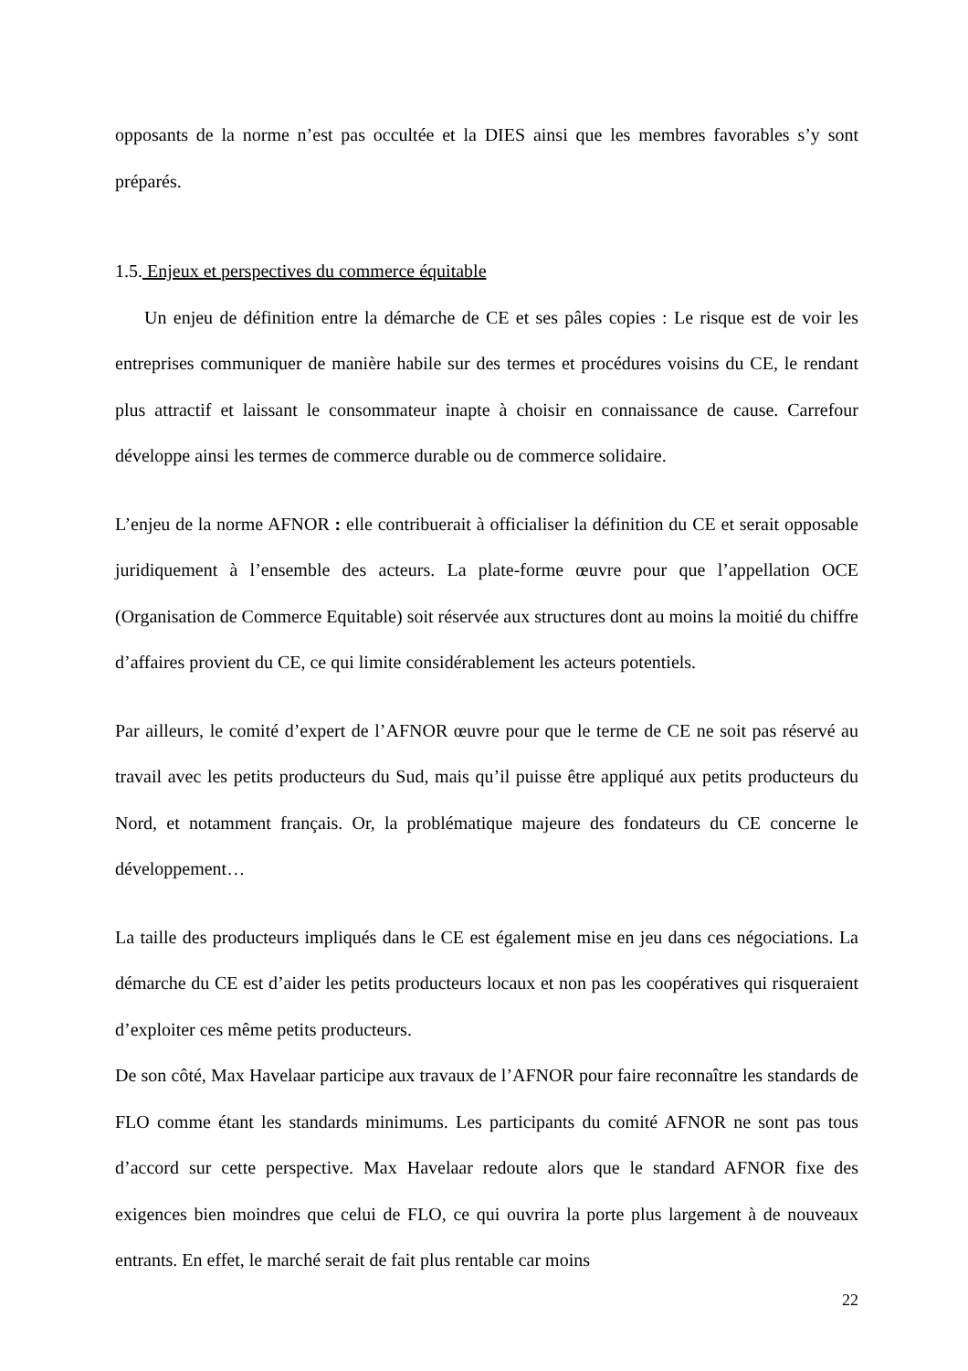opposants de la norme n’est pas occultée et la DIES ainsi que les membres favorables s’y sont préparés.
1.5. Enjeux et perspectives du commerce équitable
Un enjeu de définition entre la démarche de CE et ses pâles copies : Le risque est de voir les entreprises communiquer de manière habile sur des termes et procédures voisins du CE, le rendant plus attractif et laissant le consommateur inapte à choisir en connaissance de cause. Carrefour développe ainsi les termes de commerce durable ou de commerce solidaire.
L’enjeu de la norme AFNOR : elle contribuerait à officialiser la définition du CE et serait opposable juridiquement à l’ensemble des acteurs. La plate-forme œuvre pour que l’appellation OCE (Organisation de Commerce Equitable) soit réservée aux structures dont au moins la moitié du chiffre d’affaires provient du CE, ce qui limite considérablement les acteurs potentiels.
Par ailleurs, le comité d’expert de l’AFNOR œuvre pour que le terme de CE ne soit pas réservé au travail avec les petits producteurs du Sud, mais qu’il puisse être appliqué aux petits producteurs du Nord, et notamment français. Or, la problématique majeure des fondateurs du CE concerne le développement…
La taille des producteurs impliqués dans le CE est également mise en jeu dans ces négociations. La démarche du CE est d’aider les petits producteurs locaux et non pas les coopératives qui risqueraient d’exploiter ces même petits producteurs.
De son côté, Max Havelaar participe aux travaux de l’AFNOR pour faire reconnaître les standards de FLO comme étant les standards minimums. Les participants du comité AFNOR ne sont pas tous d’accord sur cette perspective. Max Havelaar redoute alors que le standard AFNOR fixe des exigences bien moindres que celui de FLO, ce qui ouvrira la porte plus largement à de nouveaux entrants. En effet, le marché serait de fait plus rentable car moins
22